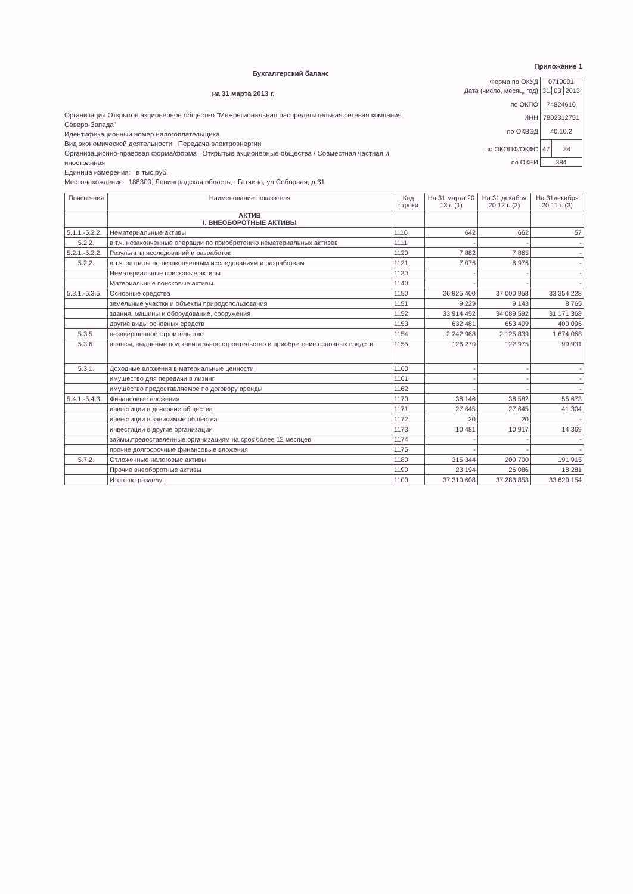Приложение 1
Бухгалтерский баланс
на 31 марта 2013 г.
Организация Открытое акционерное общество "Межрегиональная распределительная сетевая компания Северо-Запада"
Идентификационный номер налогоплательщика
Вид экономической деятельности Передача электроэнергии
Организационно-правовая форма/форма Открытые акционерные общества / Совместная частная и иностранная
Единица измерения: в тыс.руб.
Местонахождение 188300, Ленинградская область, г.Гатчина, ул.Соборная, д.31
| Форма по ОКУД | 0710001 | | |
| Дата (число, месяц, год) | 31 | 03 | 2013 |
| по ОКПО | 74824610 | | |
| ИНН | 7802312751 | | |
| по ОКВЭД | 40.10.2 | | |
| по ОКОПФ/ОКФС | 47 | 34 | |
| по ОКЕИ | 384 | | |
| Поясне-ния | Наименование показателя | Код строки | На 31 марта 20 13 г. (1) | На 31 декабря 20 12 г. (2) | На 31декабря 20 11 г. (3) |
| --- | --- | --- | --- | --- | --- |
| | АКТИВ I. ВНЕОБОРОТНЫЕ АКТИВЫ | | | | |
| 5.1.1.-5.2.2. | Нематериальные активы | 1110 | 642 | 662 | 57 |
| 5.2.2. | в т.ч. незаконченные операции по приобретению нематериальных активов | 1111 | - | - | - |
| 5.2.1.-5.2.2. | Результаты исследований и разработок | 1120 | 7 882 | 7 865 | - |
| 5.2.2. | в т.ч. затраты по незаконченным исследованиям и разработкам | 1121 | 7 076 | 6 976 | - |
| | Нематериальные поисковые активы | 1130 | - | - | - |
| | Материальные поисковые активы | 1140 | - | - | - |
| 5.3.1.-5.3.5. | Основные средства | 1150 | 36 925 400 | 37 000 958 | 33 354 228 |
| | земельные участки и объекты природопользования | 1151 | 9 229 | 9 143 | 8 765 |
| | здания, машины и оборудование, сооружения | 1152 | 33 914 452 | 34 089 592 | 31 171 368 |
| | другие виды основных средств | 1153 | 632 481 | 653 409 | 400 096 |
| 5.3.5. | незавершенное строительство | 1154 | 2 242 968 | 2 125 839 | 1 674 068 |
| 5.3.6. | авансы, выданные под капитальное строительство и приобретение основных средств | 1155 | 126 270 | 122 975 | 99 931 |
| 5.3.1. | Доходные вложения в материальные ценности | 1160 | - | - | - |
| | имущество для передачи в лизинг | 1161 | - | - | - |
| | имущество предоставляемое по договору аренды | 1162 | - | - | - |
| 5.4.1.-5.4.3. | Финансовые вложения | 1170 | 38 146 | 38 582 | 55 673 |
| | инвестиции в дочерние общества | 1171 | 27 645 | 27 645 | 41 304 |
| | инвестиции в зависимые общества | 1172 | 20 | 20 | - |
| | инвестиции в другие организации | 1173 | 10 481 | 10 917 | 14 369 |
| | займы,предоставленные организациям на срок более 12 месяцев | 1174 | - | - | - |
| | прочие долгосрочные финансовые вложения | 1175 | - | - | - |
| 5.7.2. | Отложенные налоговые активы | 1180 | 315 344 | 209 700 | 191 915 |
| | Прочие внеоборотные активы | 1190 | 23 194 | 26 086 | 18 281 |
| | Итого по разделу I | 1100 | 37 310 608 | 37 283 853 | 33 620 154 |